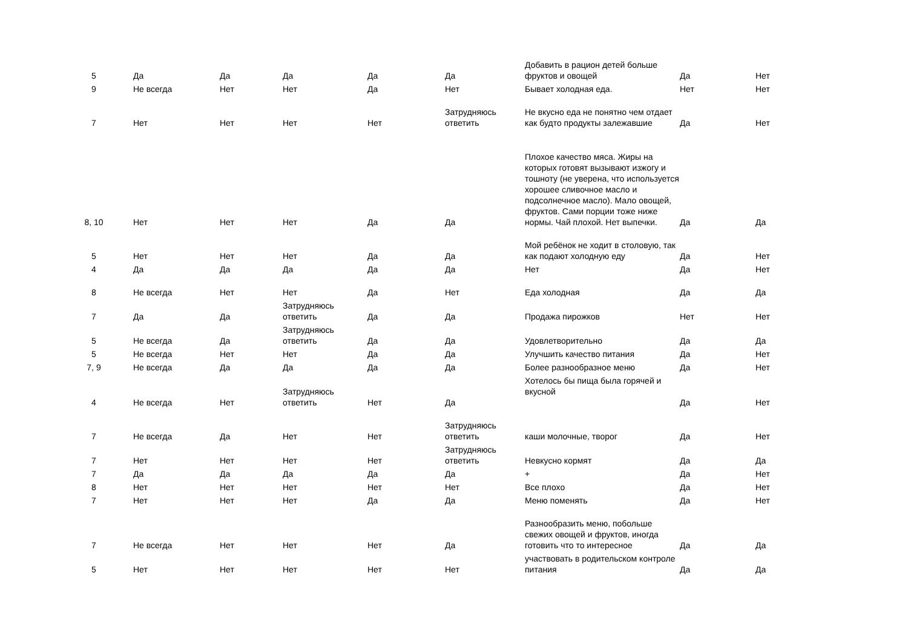| 5 | Да | Да | Да | Да | Да | Добавить в рацион детей больше фруктов и овощей | Да | Нет |
| 9 | Не всегда | Нет | Нет | Да | Нет | Бывает холодная еда. | Нет | Нет |
| 7 | Нет | Нет | Нет | Нет | Затрудняюсь ответить | Не вкусно еда не понятно чем отдает как будто продукты залежавшие | Да | Нет |
| 8, 10 | Нет | Нет | Нет | Да | Да | Плохое качество мяса. Жиры на которых готовят вызывают изжогу и тошноту (не уверена, что используется хорошее сливочное масло и подсолнечное масло). Мало овощей, фруктов. Сами порции тоже ниже нормы. Чай плохой. Нет выпечки. | Да | Да |
| 5 | Нет | Нет | Нет | Да | Да | Мой ребёнок не ходит в столовую, так как подают холодную еду | Да | Нет |
| 4 | Да | Да | Да | Да | Да | Нет | Да | Нет |
| 8 | Не всегда | Нет | Нет | Да | Нет | Еда холодная | Да | Да |
| 7 | Да | Да | Затрудняюсь ответить | Да | Да | Продажа пирожков | Нет | Нет |
| 5 | Не всегда | Да | Затрудняюсь ответить | Да | Да | Удовлетворительно | Да | Да |
| 5 | Не всегда | Нет | Нет | Да | Да | Улучшить качество питания | Да | Нет |
| 7, 9 | Не всегда | Да | Да | Да | Да | Более разнообразное меню | Да | Нет |
| 4 | Не всегда | Нет | Затрудняюсь ответить | Нет | Да | Хотелось бы пища была горячей и вкусной | Да | Нет |
| 7 | Не всегда | Да | Нет | Нет | Затрудняюсь ответить | каши молочные, творог | Да | Нет |
| 7 | Нет | Нет | Нет | Нет | Затрудняюсь ответить | Невкусно кормят | Да | Да |
| 7 | Да | Да | Да | Да | Да | + | Да | Нет |
| 8 | Нет | Нет | Нет | Нет | Нет | Все плохо | Да | Нет |
| 7 | Нет | Нет | Нет | Да | Да | Меню поменять | Да | Нет |
| 7 | Не всегда | Нет | Нет | Нет | Да | Разнообразить меню, побольше свежих овощей и фруктов, иногда готовить что то интересное | Да | Да |
| 5 | Нет | Нет | Нет | Нет | Нет | участвовать в родительском контроле питания | Да | Да |